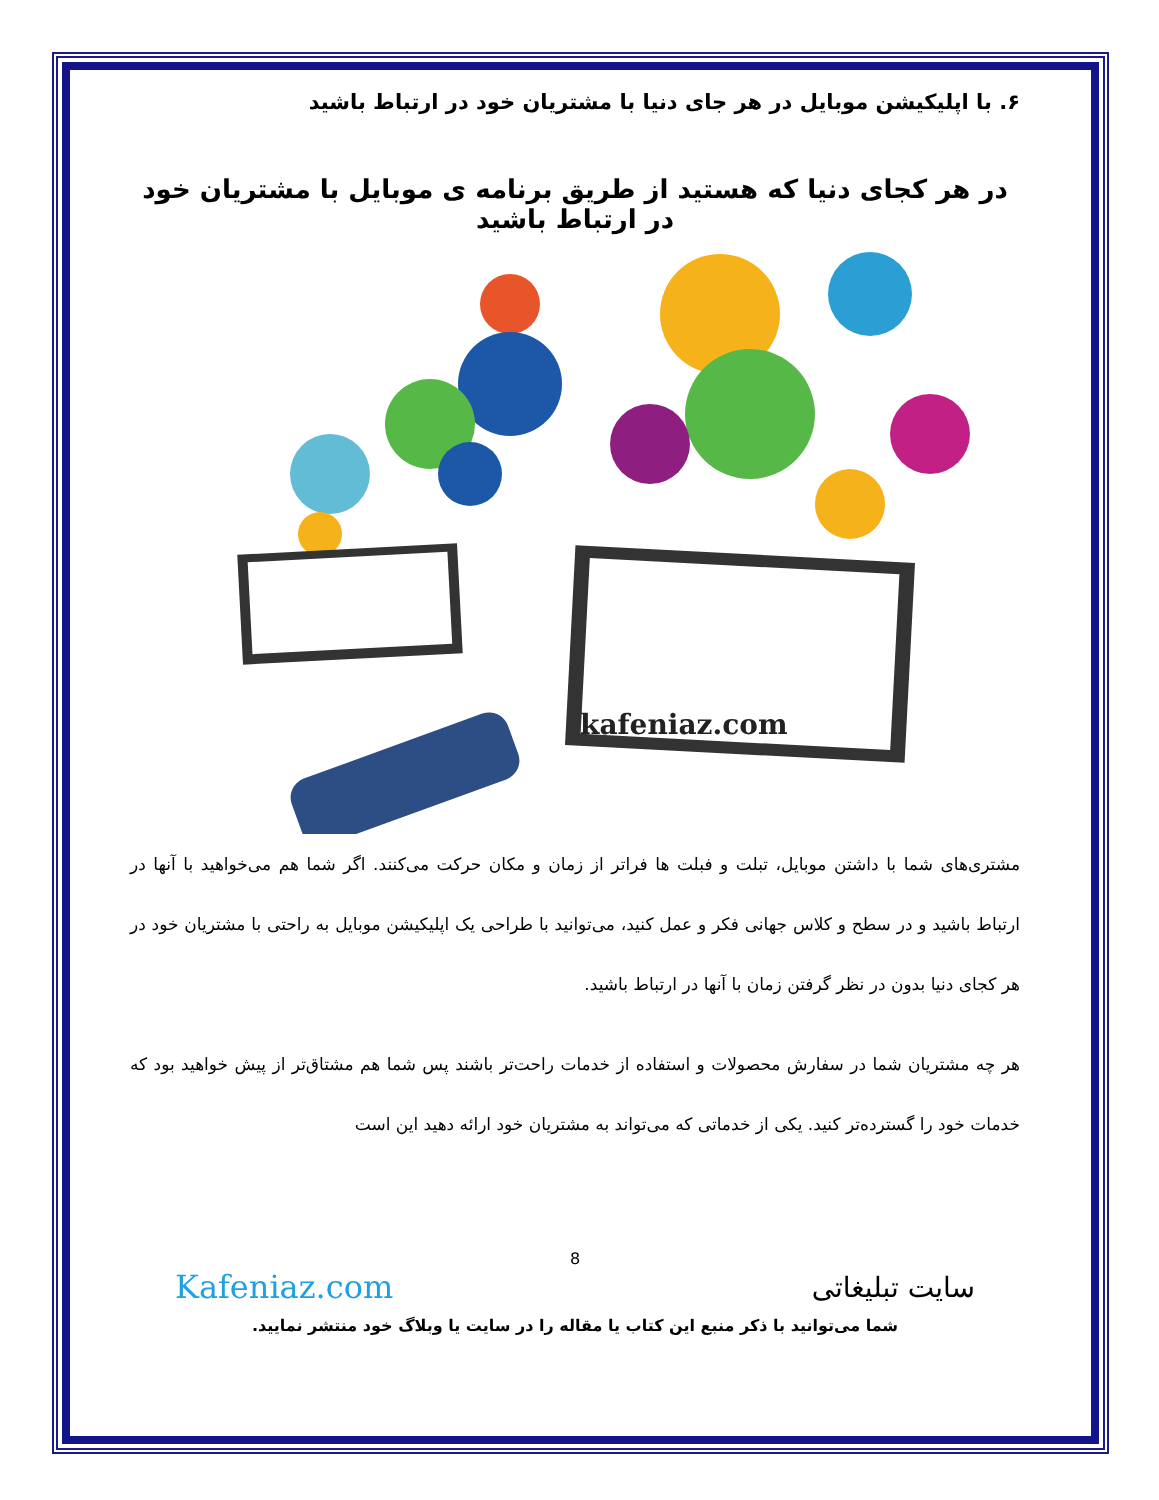۶. با اپلیکیشن موبایل در هر جای دنیا با مشتریان خود در ارتباط باشید
در هر کجای دنیا که هستید از طریق برنامه ی موبایل با مشتریان خود در ارتباط باشید
kafeniaz.com
مشتری‌های شما با داشتن موبایل، تبلت و فبلت ها فراتر از زمان و مکان حرکت می‌کنند. اگر شما هم می‌خواهید با آنها در ارتباط باشید و در سطح و کلاس جهانی فکر و عمل کنید، می‌توانید با طراحی یک اپلیکیشن موبایل به راحتی با مشتریان خود در هر کجای دنیا بدون در نظر گرفتن زمان با آنها در ارتباط باشید.
هر چه مشتریان شما در سفارش محصولات و استفاده از خدمات راحت‌تر باشند پس شما هم مشتاق‌تر از پیش خواهید بود که خدمات خود را گسترده‌تر کنید. یکی از خدماتی که می‌تواند به مشتریان خود ارائه دهید این است
8
سایت تبلیغاتی Kafeniaz.com
شما می‌توانید با ذکر منبع این کتاب یا مقاله را در سایت یا وبلاگ خود منتشر نمایید.